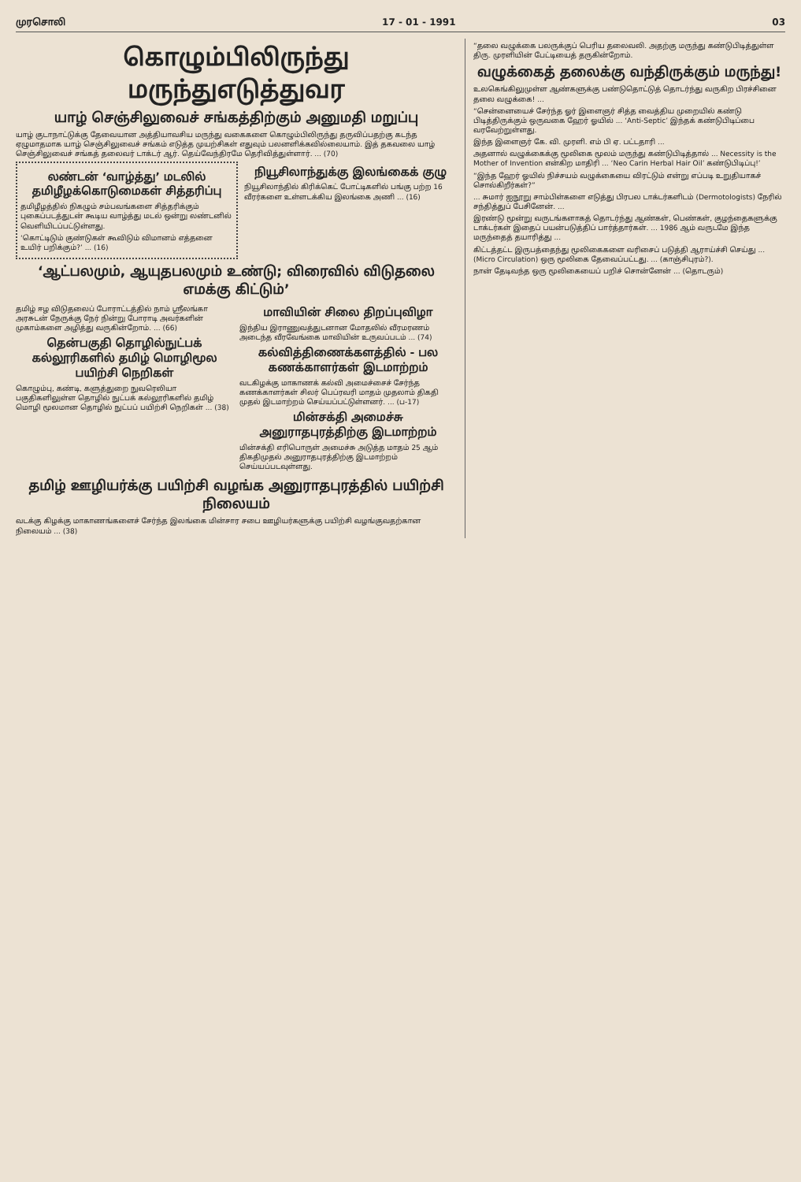முரசொலி 17 - 01 - 1991 03
கொழும்பிலிருந்து மருந்துஎடுத்துவர
யாழ் செஞ்சிலுவைச் சங்கத்திற்கும் அனுமதி மறுப்பு
யாழ் குடாநாட்டுக்கு தேவையான அத்தியாவசிய மருந்து வகைகளை கொழும்பிலிருந்து தருவிப்பதற்கு கடந்த ஏழுமாதமாக யாழ் செஞ்சிலுவைச் சங்கம் எடுத்த முயற்சிகள் எதுவும் பலனளிக்கவில்லையாம். இத் தகவலை யாழ் செஞ்சிலுவைச் சங்கத் தலைவர் டாக்டர் ஆர். தெய்வேந்திரமே தெரிவித்துள்ளார். ... (70)
லண்டன் ‘வாழ்த்து’ மடலில் தமிழீழக்கொடுமைகள் சித்தரிப்பு
தமிழீழத்தில் நிகழும் சம்பவங்களை சித்தரிக்கும் புகைப்படத்துடன் கூடிய வாழ்த்து மடல் ஒன்று லண்டனில் வெளியிடப்பட்டுள்ளது.
‘கொட்டிடும் குண்டுகள் கூவிடும் விமானம் எத்தனை உயிர் பறிக்கும்?’ ... (16)
நியூசிலாந்துக்கு இலங்கைக் குழு
நியூசிலாந்தில் கிரிக்கெட் போட்டிகளில் பங்கு பற்ற 16 வீரர்களை உள்ளடக்கிய இலங்கை அணி ... (16)
‘ஆட்பலமும், ஆயுதபலமும் உண்டு; விரைவில் விடுதலை எமக்கு கிட்டும்’
தமிழ் ஈழ விடுதலைப் போராட்டத்தில் நாம் ஸ்ரீலங்கா அரசுடன் நேருக்கு நேர் நின்று போராடி அவர்களின் முகாம்களை அழித்து வருகின்றோம். ... (66)
தென்பகுதி தொழில்நுட்பக் கல்லூரிகளில் தமிழ் மொழிமூல பயிற்சி நெறிகள்
கொழும்பு, கண்டி, களுத்துறை நுவரெலியா பகுதிகளிலுள்ள தொழில் நுட்பக் கல்லூரிகளில் தமிழ் மொழி மூலமான தொழில் நுட்பப் பயிற்சி நெறிகள் ... (38)
மாவியின் சிலை திறப்புவிழா
இந்திய இராணுவத்துடனான மோதலில் வீரமரணம் அடைந்த வீரவேங்கை மாவியின் உருவப்படம் ... (74)
கல்வித்திணைக்களத்தில் - பல கணக்காளர்கள் இடமாற்றம்
வடகிழக்கு மாகாணக் கல்வி அமைச்சைச் சேர்ந்த கணக்காளர்கள் சிலர் பெப்ரவரி மாதம் முதலாம் திகதி முதல் இடமாற்றம் செய்யப்பட்டுள்ளனர். ... (ப-17)
மின்சக்தி அமைச்சு அனுராதபுரத்திற்கு இடமாற்றம்
மின்சக்தி எரிபொருள் அமைச்சு அடுத்த மாதம் 25 ஆம் திகதிமுதல் அனுராதபுரத்திற்கு இடமாற்றம் செய்யப்படவுள்ளது.
தமிழ் ஊழியர்க்கு பயிற்சி வழங்க அனுராதபுரத்தில் பயிற்சி நிலையம்
வடக்கு கிழக்கு மாகாணங்களைச் சேர்ந்த இலங்கை மின்சார சபை ஊழியர்களுக்கு பயிற்சி வழங்குவதற்கான நிலையம் ... (38)
“தலை வழுக்கை பலருக்குப் பெரிய தலைவலி. அதற்கு மருந்து கண்டுபிடித்துள்ள திரு. முரளியின் பேட்டியைத் தருகின்றோம்.
வழுக்கைத் தலைக்கு வந்திருக்கும் மருந்து!
உலகெங்கிலுமுள்ள ஆண்களுக்கு பண்டுதொட்டுத் தொடர்ந்து வருகிற பிரச்சினை தலை வழுக்கை! ...
“சென்னையைச் சேர்ந்த ஓர் இளைஞர் சித்த வைத்திய முறையில் கண்டு பிடித்திருக்கும் ஒருவகை ஹேர் ஓயில் ... ‘Anti-Septic’ இந்தக் கண்டுபிடிப்பை வரவேற்றுள்ளது.
இந்த இளைஞர் கே. வி. முரளி. எம் பி ஏ. பட்டதாரி ...
அதனால் வழுக்கைக்கு மூலிகை மூலம் மருந்து கண்டுபிடித்தால் ... Necessity is the Mother of Invention என்கிற மாதிரி ... ‘Neo Carin Herbal Hair Oil’ கண்டுபிடிப்பு!’
“இந்த ஹேர் ஓயில் நிச்சயம் வழுக்கையை விரட்டும் என்று எப்படி உறுதியாகச் சொல்கிறீர்கள்?”
... சுமார் ஐநூறு சாம்பிள்களை எடுத்து பிரபல டாக்டர்களிடம் (Dermotologists) நேரில் சந்தித்துப் பேசினேன். ...
இரண்டு மூன்று வருடங்களாகத் தொடர்ந்து ஆண்கள், பெண்கள், குழந்தைகளுக்கு டாக்டர்கள் இதைப் பயன்படுத்திப் பார்த்தார்கள். ... 1986 ஆம் வருடமே இந்த மருந்தைத் தயாரித்து ...
கிட்டத்தட்ட இருபத்தைந்து மூலிகைகளை வரிசைப் படுத்தி ஆராய்ச்சி செய்து ... (Micro Circulation) ஒரு மூலிகை தேவைப்பட்டது. ... (காஞ்சிபுரம்?).
நான் தேடிவந்த ஒரு மூலிகையைப் பறிச் சொன்னேன் ... (தொடரும்)